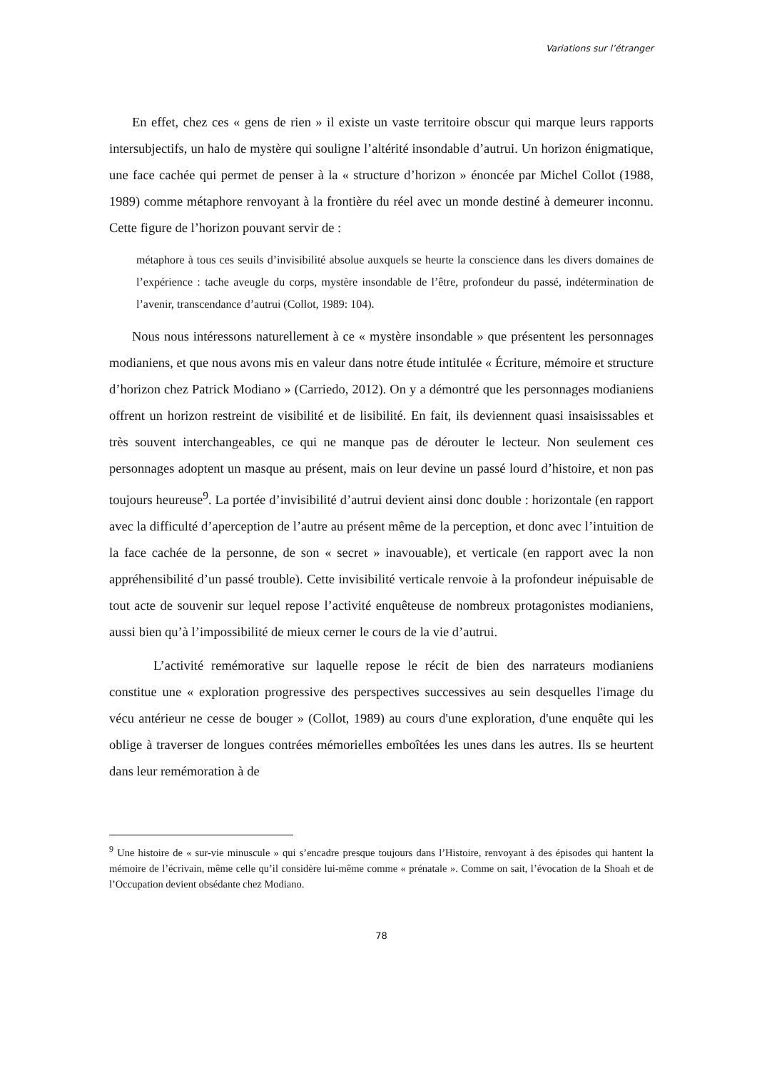Variations sur l’étranger
En effet, chez ces « gens de rien » il existe un vaste territoire obscur qui marque leurs rapports intersubjectifs, un halo de mystère qui souligne l’altérité insondable d’autrui. Un horizon énigmatique, une face cachée qui permet de penser à la « structure d’horizon » énoncée par Michel Collot (1988, 1989) comme métaphore renvoyant à la frontière du réel avec un monde destiné à demeurer inconnu. Cette figure de l’horizon pouvant servir de :
métaphore à tous ces seuils d’invisibilité absolue auxquels se heurte la conscience dans les divers domaines de l’expérience : tache aveugle du corps, mystère insondable de l’être, profondeur du passé, indétermination de l’avenir, transcendance d’autrui (Collot, 1989: 104).
Nous nous intéressons naturellement à ce « mystère insondable » que présentent les personnages modianiens, et que nous avons mis en valeur dans notre étude intitulée « Écriture, mémoire et structure d’horizon chez Patrick Modiano » (Carriedo, 2012). On y a démontré que les personnages modianiens offrent un horizon restreint de visibilité et de lisibilité. En fait, ils deviennent quasi insaisissables et très souvent interchangeables, ce qui ne manque pas de dérouter le lecteur. Non seulement ces personnages adoptent un masque au présent, mais on leur devine un passé lourd d’histoire, et non pas toujours heureuse<sup>9</sup>. La portée d’invisibilité d’autrui devient ainsi donc double : horizontale (en rapport avec la difficulté d’aperception de l’autre au présent même de la perception, et donc avec l’intuition de la face cachée de la personne, de son « secret » inavouable), et verticale (en rapport avec la non appréhensibilité d’un passé trouble). Cette invisibilité verticale renvoie à la profondeur inépuisable de tout acte de souvenir sur lequel repose l’activité enquêteuse de nombreux protagonistes modianiens, aussi bien qu’à l’impossibilité de mieux cerner le cours de la vie d’autrui.
L’activité remémorative sur laquelle repose le récit de bien des narrateurs modianiens constitue une « exploration progressive des perspectives successives au sein desquelles l'image du vécu antérieur ne cesse de bouger » (Collot, 1989) au cours d'une exploration, d'une enquête qui les oblige à traverser de longues contrées mémorielles emboîtées les unes dans les autres. Ils se heurtent dans leur remémoration à de
<sup>9</sup> Une histoire de « sur-vie minuscule » qui s’encadre presque toujours dans l’Histoire, renvoyant à des épisodes qui hantent la mémoire de l’écrivain, même celle qu’il considère lui-même comme « prénatale ». Comme on sait, l’évocation de la Shoah et de l’Occupation devient obsédante chez Modiano.
78